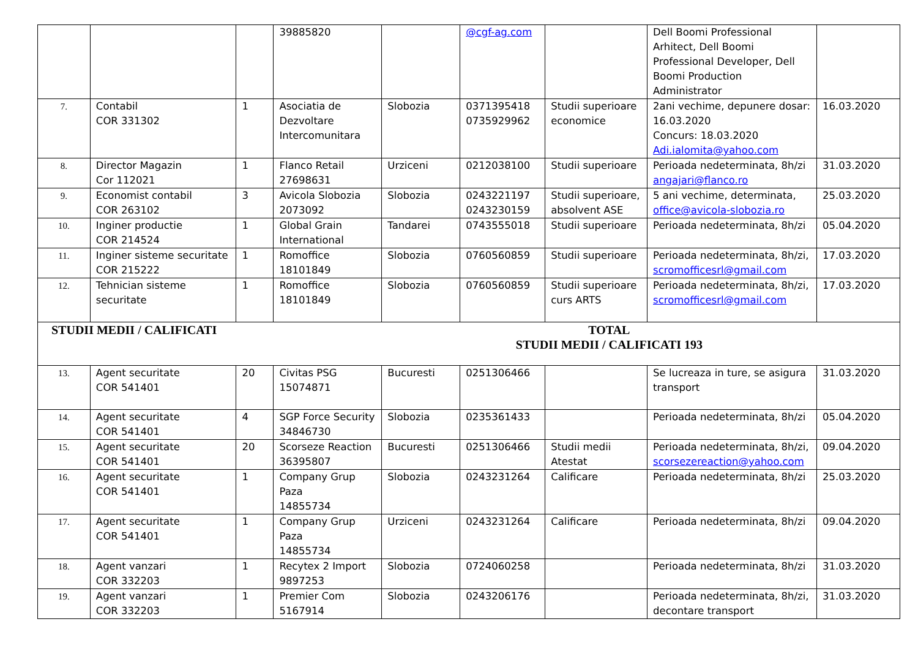| | | | 39885820 | | @cgf-ag.com | | Dell Boomi Professional Arhitect, Dell Boomi Professional Developer, Dell Boomi Production Administrator | |
| 7. | Contabil COR 331302 | 1 | Asociatia de Dezvoltare Intercomunitara | Slobozia | 0371395418 0735929962 | Studii superioare economice | 2ani vechime, depunere dosar: 16.03.2020 Concurs: 18.03.2020 Adi.ialomita@yahoo.com | 16.03.2020 |
| 8. | Director Magazin Cor 112021 | 1 | Flanco Retail 27698631 | Urziceni | 0212038100 | Studii superioare | Perioada nedeterminata, 8h/zi angajari@flanco.ro | 31.03.2020 |
| 9. | Economist contabil COR 263102 | 3 | Avicola Slobozia 2073092 | Slobozia | 0243221197 0243230159 | Studii superioare, absolvent ASE | 5 ani vechime, determinata, office@avicola-slobozia.ro | 25.03.2020 |
| 10. | Inginer productie COR 214524 | 1 | Global Grain International | Tandarei | 0743555018 | Studii superioare | Perioada nedeterminata, 8h/zi | 05.04.2020 |
| 11. | Inginer sisteme securitate COR 215222 | 1 | Romoffice 18101849 | Slobozia | 0760560859 | Studii superioare | Perioada nedeterminata, 8h/zi, scromofficesrl@gmail.com | 17.03.2020 |
| 12. | Tehnician sisteme securitate | 1 | Romoffice 18101849 | Slobozia | 0760560859 | Studii superioare curs ARTS | Perioada nedeterminata, 8h/zi, scromofficesrl@gmail.com | 17.03.2020 |
| STUDII MEDII / CALIFICATI TOTAL STUDII MEDII / CALIFICATI 193 | | | | | | | | |
| 13. | Agent securitate COR 541401 | 20 | Civitas PSG 15074871 | Bucuresti | 0251306466 | | Se lucreaza in ture, se asigura transport | 31.03.2020 |
| 14. | Agent securitate COR 541401 | 4 | SGP Force Security 34846730 | Slobozia | 0235361433 | | Perioada nedeterminata, 8h/zi | 05.04.2020 |
| 15. | Agent securitate COR 541401 | 20 | Scorseze Reaction 36395807 | Bucuresti | 0251306466 | Studii medii Atestat | Perioada nedeterminata, 8h/zi, scorsezereaction@yahoo.com | 09.04.2020 |
| 16. | Agent securitate COR 541401 | 1 | Company Grup Paza 14855734 | Slobozia | 0243231264 | Calificare | Perioada nedeterminata, 8h/zi | 25.03.2020 |
| 17. | Agent securitate COR 541401 | 1 | Company Grup Paza 14855734 | Urziceni | 0243231264 | Calificare | Perioada nedeterminata, 8h/zi | 09.04.2020 |
| 18. | Agent vanzari COR 332203 | 1 | Recytex 2 Import 9897253 | Slobozia | 0724060258 | | Perioada nedeterminata, 8h/zi | 31.03.2020 |
| 19. | Agent vanzari COR 332203 | 1 | Premier Com 5167914 | Slobozia | 0243206176 | | Perioada nedeterminata, 8h/zi, decontare transport | 31.03.2020 |